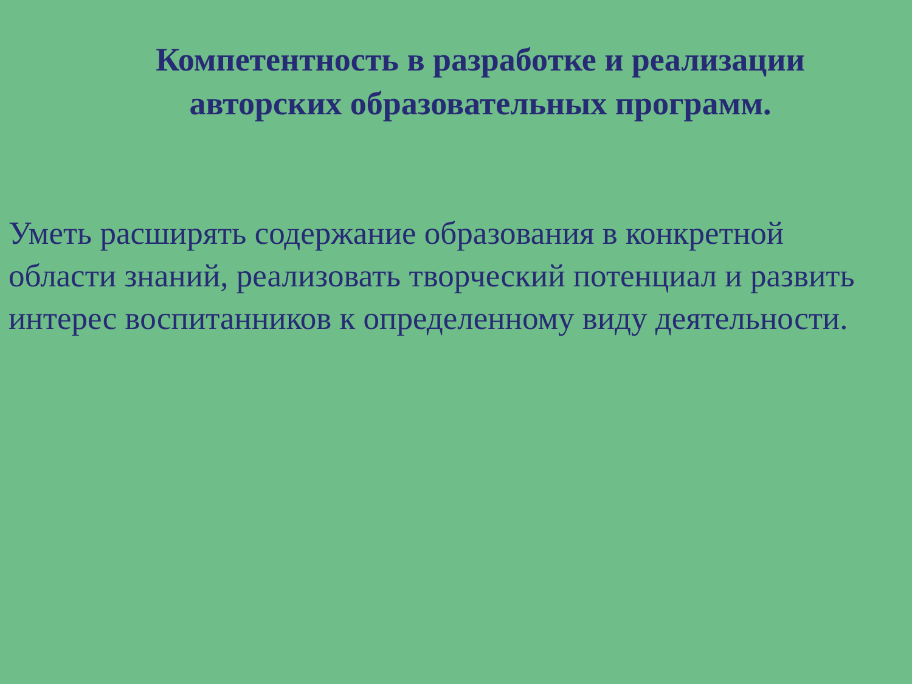Компетентность в разработке и реализации авторских образовательных программ.
Уметь расширять содержание образования в конкретной области знаний, реализовать творческий потенциал и развить интерес воспитанников к определенному виду деятельности.